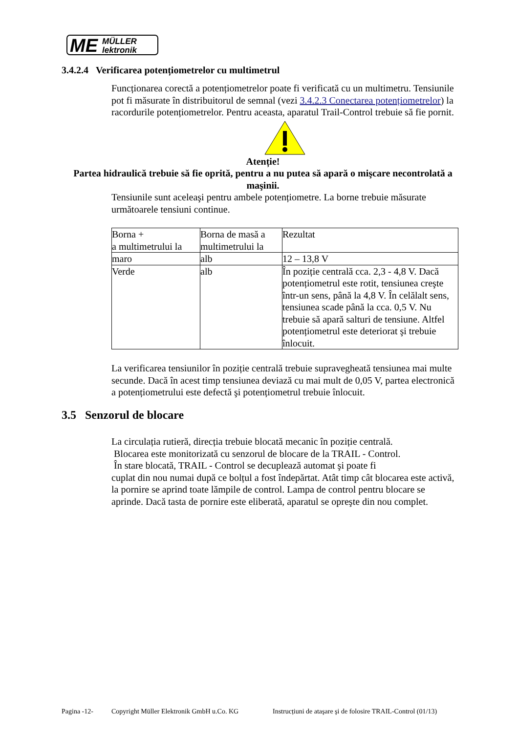ME
MÜLLER
lektronik
3.4.2.4 Verificarea potențiometrelor cu multimetrul
Funcționarea corectă a potențiometrelor poate fi verificată cu un multimetru. Tensiunile pot fi măsurate în distribuitorul de semnal (vezi 3.4.2.3 Conectarea potențiometrelor) la racordurile potențiometrelor. Pentru aceasta, aparatul Trail-Control trebuie să fie pornit.
Atenție!
Partea hidraulică trebuie să fie oprită, pentru a nu putea să apară o mişcare necontrolată a maşinii.
Tensiunile sunt aceleaşi pentru ambele potențiometre. La borne trebuie măsurate următoarele tensiuni continue.
| Borna + a multimetrului la | Borna de masă a multimetrului la | Rezultat |
| maro | alb | 12 – 13,8 V |
| Verde | alb | În poziție centrală cca. 2,3 - 4,8 V. Dacă potențiometrul este rotit, tensiunea creşte într-un sens, până la 4,8 V. În celălalt sens, tensiunea scade până la cca. 0,5 V. Nu trebuie să apară salturi de tensiune. Altfel potențiometrul este deteriorat şi trebuie înlocuit. |
La verificarea tensiunilor în poziție centrală trebuie supravegheată tensiunea mai multe secunde. Dacă în acest timp tensiunea deviază cu mai mult de 0,05 V, partea electronică a potențiometrului este defectă şi potențiometrul trebuie înlocuit.
3.5 Senzorul de blocare
La circulația rutieră, direcția trebuie blocată mecanic în poziție centrală.
Blocarea este monitorizată cu senzorul de blocare de la TRAIL - Control.
În stare blocată, TRAIL - Control se decuplează automat şi poate fi
cuplat din nou numai după ce bolțul a fost îndepărtat. Atât timp cât blocarea este activă, la pornire se aprind toate lămpile de control. Lampa de control pentru blocare se aprinde. Dacă tasta de pornire este eliberată, aparatul se opreşte din nou complet.
Pagina -12- Copyright Müller Elektronik GmbH u.Co. KG Instrucțiuni de ataşare şi de folosire TRAIL-Control (01/13)